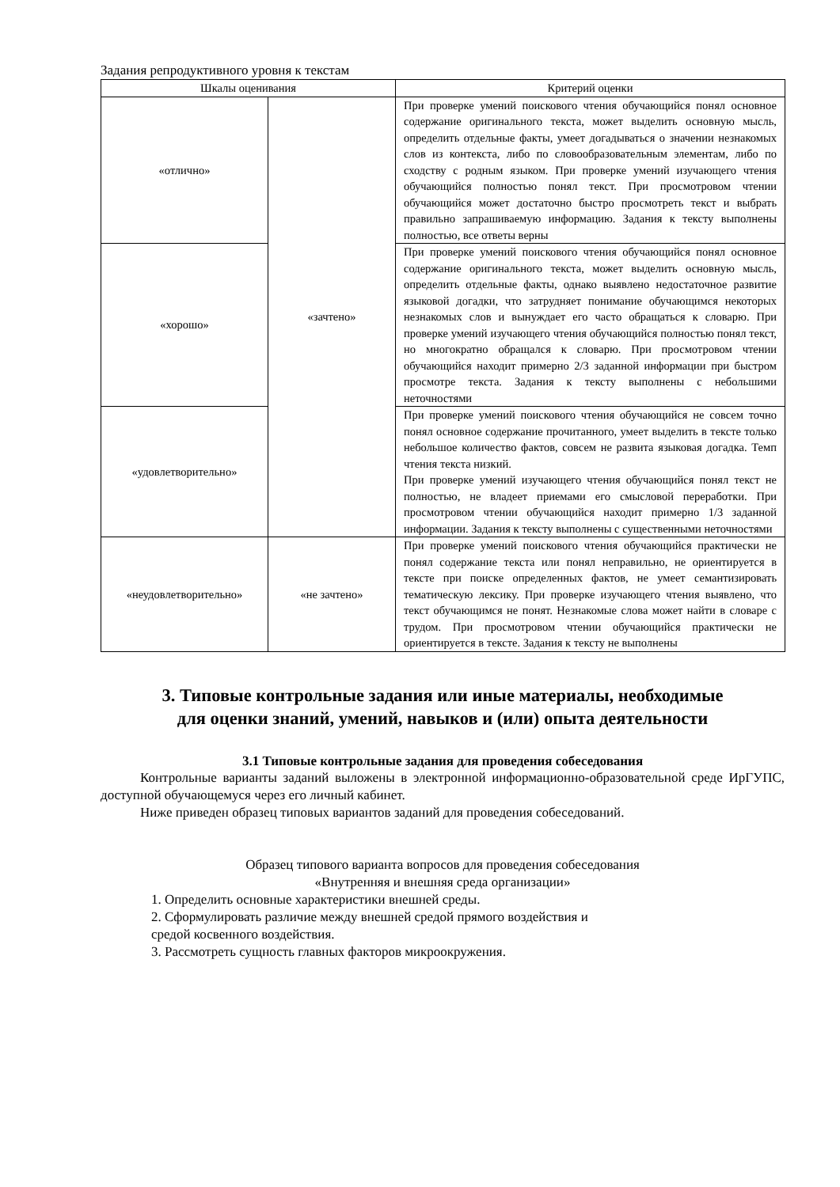Задания репродуктивного уровня к текстам
| Шкалы оценивания | | Критерий оценки |
| --- | --- | --- |
| «отлично» | «зачтено» | При проверке умений поискового чтения обучающийся понял основное содержание оригинального текста, может выделить основную мысль, определить отдельные факты, умеет догадываться о значении незнакомых слов из контекста, либо по словообразовательным элементам, либо по сходству с родным языком. При проверке умений изучающего чтения обучающийся полностью понял текст. При просмотровом чтении обучающийся может достаточно быстро просмотреть текст и выбрать правильно запрашиваемую информацию. Задания к тексту выполнены полностью, все ответы верны |
| «хорошо» | | При проверке умений поискового чтения обучающийся понял основное содержание оригинального текста, может выделить основную мысль, определить отдельные факты, однако выявлено недостаточное развитие языковой догадки, что затрудняет понимание обучающимся некоторых незнакомых слов и вынуждает его часто обращаться к словарю. При проверке умений изучающего чтения обучающийся полностью понял текст, но многократно обращался к словарю. При просмотровом чтении обучающийся находит примерно 2/3 заданной информации при быстром просмотре текста. Задания к тексту выполнены с небольшими неточностями |
| «удовлетворительно» | | При проверке умений поискового чтения обучающийся не совсем точно понял основное содержание прочитанного, умеет выделить в тексте только небольшое количество фактов, совсем не развита языковая догадка. Темп чтения текста низкий. При проверке умений изучающего чтения обучающийся понял текст не полностью, не владеет приемами его смысловой переработки. При просмотровом чтении обучающийся находит примерно 1/3 заданной информации. Задания к тексту выполнены с существенными неточностями |
| «неудовлетворительно» | «не зачтено» | При проверке умений поискового чтения обучающийся практически не понял содержание текста или понял неправильно, не ориентируется в тексте при поиске определенных фактов, не умеет семантизировать тематическую лексику. При проверке изучающего чтения выявлено, что текст обучающимся не понят. Незнакомые слова может найти в словаре с трудом. При просмотровом чтении обучающийся практически не ориентируется в тексте. Задания к тексту не выполнены |
3. Типовые контрольные задания или иные материалы, необходимые
для оценки знаний, умений, навыков и (или) опыта деятельности
3.1 Типовые контрольные задания для проведения собеседования
Контрольные варианты заданий выложены в электронной информационно-образовательной среде ИрГУПС, доступной обучающемуся через его личный кабинет.
Ниже приведен образец типовых вариантов заданий для проведения собеседований.
Образец типового варианта вопросов для проведения собеседования
«Внутренняя и внешняя среда организации»
1. Определить основные характеристики внешней среды.
2. Сформулировать различие между внешней средой прямого воздействия и
средой косвенного воздействия.
3. Рассмотреть сущность главных факторов микроокружения.